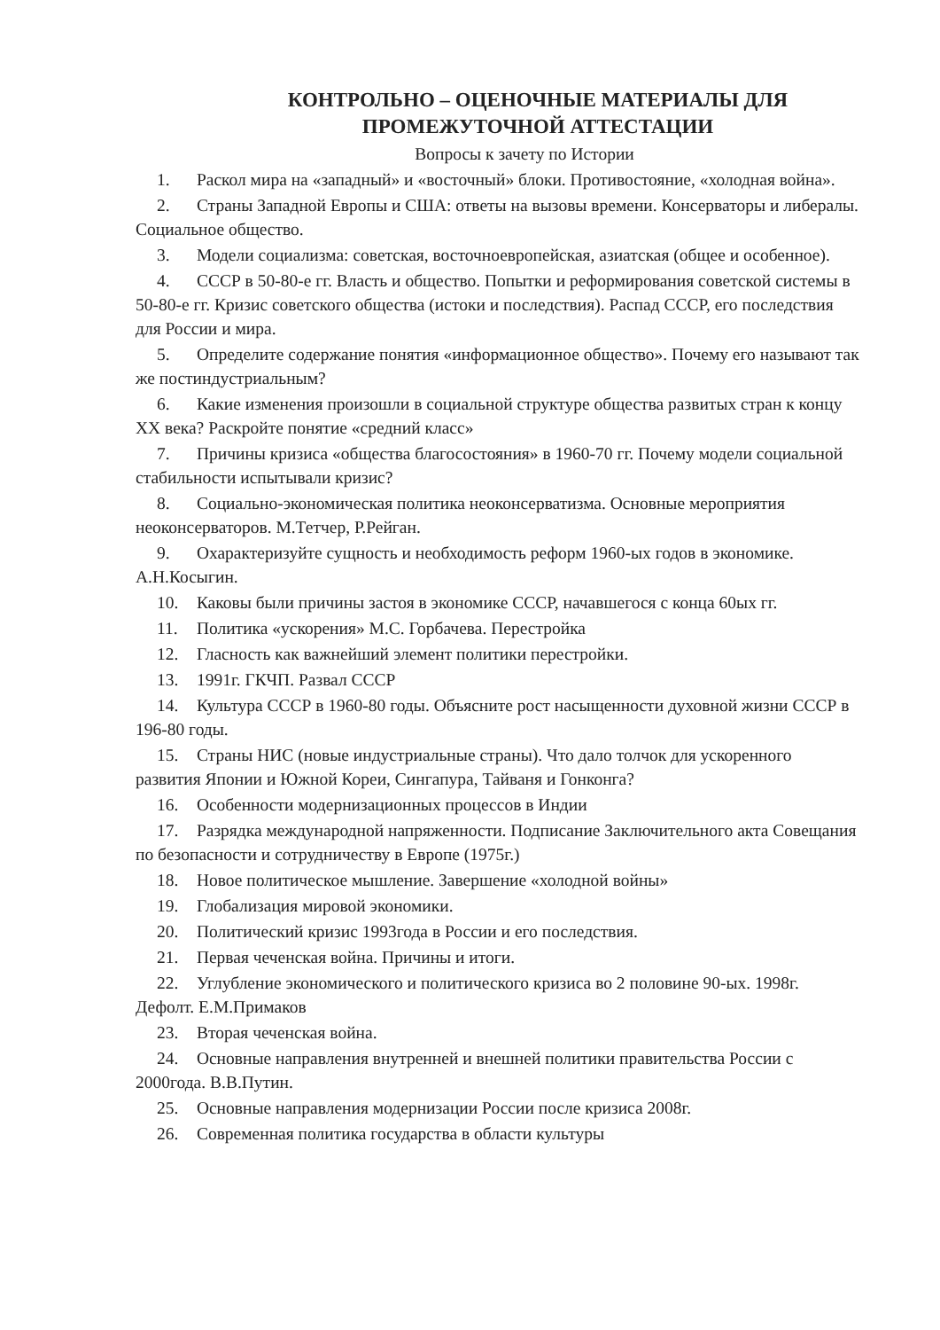КОНТРОЛЬНО – ОЦЕНОЧНЫЕ МАТЕРИАЛЫ ДЛЯ
ПРОМЕЖУТОЧНОЙ АТТЕСТАЦИИ
Вопросы к зачету по Истории
1. Раскол мира на «западный» и «восточный» блоки. Противостояние, «холодная война».
2. Страны Западной Европы и США: ответы на вызовы времени. Консерваторы и либералы. Социальное общество.
3. Модели социализма: советская, восточноевропейская, азиатская (общее и особенное).
4. СССР в 50-80-е гг. Власть и общество. Попытки и реформирования советской системы в 50-80-е гг. Кризис советского общества (истоки и последствия). Распад СССР, его последствия для России и мира.
5. Определите содержание понятия «информационное общество». Почему его называют так же постиндустриальным?
6. Какие изменения произошли в социальной структуре общества развитых стран к концу XX века? Раскройте понятие «средний класс»
7. Причины кризиса «общества благосостояния» в 1960-70 гг. Почему модели социальной стабильности испытывали кризис?
8. Социально-экономическая политика неоконсерватизма. Основные мероприятия неоконсерваторов. М.Тетчер, Р.Рейган.
9. Охарактеризуйте сущность и необходимость реформ 1960-ых годов в экономике. А.Н.Косыгин.
10. Каковы были причины застоя в экономике СССР, начавшегося с конца 60ых гг.
11. Политика «ускорения» М.С. Горбачева. Перестройка
12. Гласность как важнейший элемент политики перестройки.
13. 1991г. ГКЧП. Развал СССР
14. Культура СССР в 1960-80 годы. Объясните рост насыщенности духовной жизни СССР в 196-80 годы.
15. Страны НИС (новые индустриальные страны). Что дало толчок для ускоренного развития Японии и Южной Кореи, Сингапура, Тайваня и Гонконга?
16. Особенности модернизационных процессов в Индии
17. Разрядка международной напряженности. Подписание Заключительного акта Совещания по безопасности и сотрудничеству в Европе (1975г.)
18. Новое политическое мышление. Завершение «холодной войны»
19. Глобализация мировой экономики.
20. Политический кризис 1993года в России и его последствия.
21. Первая чеченская война. Причины и итоги.
22. Углубление экономического и политического кризиса во 2 половине 90-ых. 1998г. Дефолт. Е.М.Примаков
23. Вторая чеченская война.
24. Основные направления внутренней и внешней политики правительства России с 2000года. В.В.Путин.
25. Основные направления модернизации России после кризиса 2008г.
26. Современная политика государства в области культуры